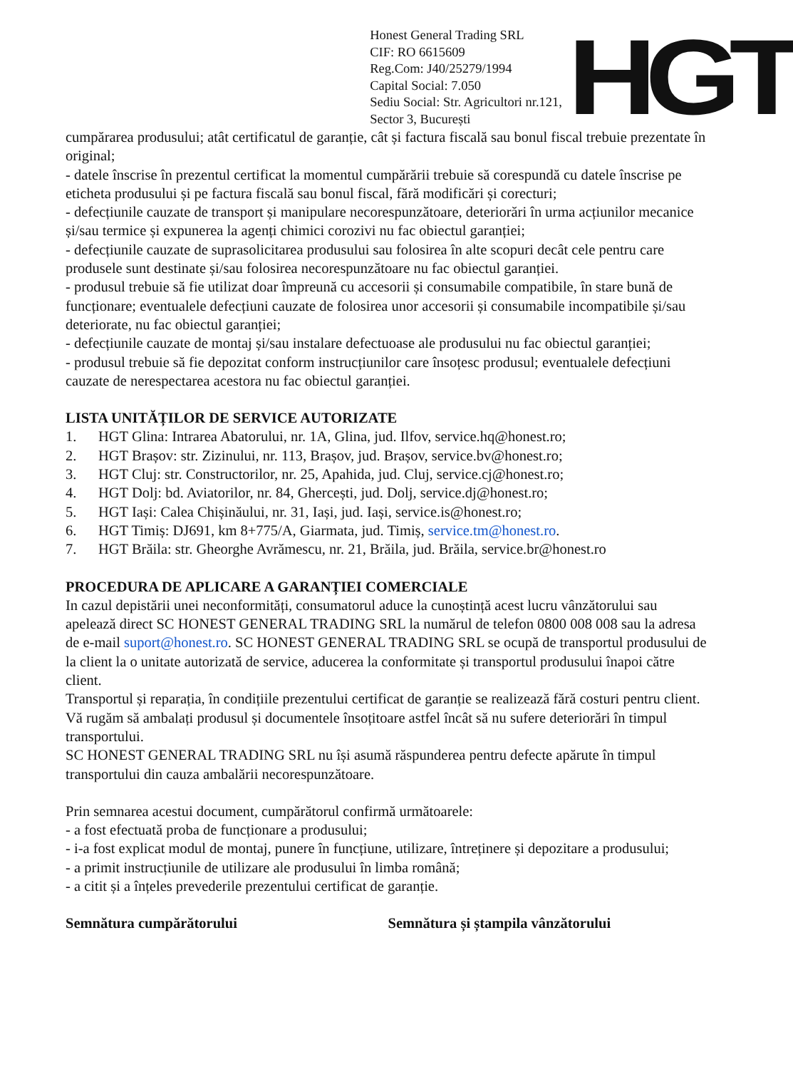Honest General Trading SRL
CIF: RO 6615609
Reg.Com: J40/25279/1994
Capital Social: 7.050
Sediu Social: Str. Agricultori nr.121,
Sector 3, București
HGT
cumpărarea produsului; atât certificatul de garanție, cât și factura fiscală sau bonul fiscal trebuie prezentate în original;
- datele înscrise în prezentul certificat la momentul cumpărării trebuie să corespundă cu datele înscrise pe eticheta produsului și pe factura fiscală sau bonul fiscal, fără modificări și corecturi;
- defecțiunile cauzate de transport și manipulare necorespunzătoare, deteriorări în urma acțiunilor mecanice și/sau termice și expunerea la agenți chimici corozivi nu fac obiectul garanției;
- defecțiunile cauzate de suprasolicitarea produsului sau folosirea în alte scopuri decât cele pentru care produsele sunt destinate și/sau folosirea necorespunzătoare nu fac obiectul garanției.
- produsul trebuie să fie utilizat doar împreună cu accesorii și consumabile compatibile, în stare bună de funcționare; eventualele defecțiuni cauzate de folosirea unor accesorii și consumabile incompatibile și/sau deteriorate, nu fac obiectul garanției;
- defecțiunile cauzate de montaj și/sau instalare defectuoase ale produsului nu fac obiectul garanției;
- produsul trebuie să fie depozitat conform instrucțiunilor care însoțesc produsul; eventualele defecțiuni cauzate de nerespectarea acestora nu fac obiectul garanției.
LISTA UNITĂȚILOR DE SERVICE AUTORIZATE
1. HGT Glina: Intrarea Abatorului, nr. 1A, Glina, jud. Ilfov, service.hq@honest.ro;
2. HGT Brașov: str. Zizinului, nr. 113, Brașov, jud. Brașov, service.bv@honest.ro;
3. HGT Cluj: str. Constructorilor, nr. 25, Apahida, jud. Cluj, service.cj@honest.ro;
4. HGT Dolj: bd. Aviatorilor, nr. 84, Ghercești, jud. Dolj, service.dj@honest.ro;
5. HGT Iași: Calea Chișinăului, nr. 31, Iași, jud. Iași, service.is@honest.ro;
6. HGT Timiș: DJ691, km 8+775/A, Giarmata, jud. Timiș, service.tm@honest.ro.
7. HGT Brăila: str. Gheorghe Avrămescu, nr. 21, Brăila, jud. Brăila, service.br@honest.ro
PROCEDURA DE APLICARE A GARANȚIEI COMERCIALE
In cazul depistării unei neconformități, consumatorul aduce la cunoștință acest lucru vânzătorului sau apelează direct SC HONEST GENERAL TRADING SRL la numărul de telefon 0800 008 008 sau la adresa de e-mail suport@honest.ro. SC HONEST GENERAL TRADING SRL se ocupă de transportul produsului de la client la o unitate autorizată de service, aducerea la conformitate și transportul produsului înapoi către client.
Transportul și reparația, în condițiile prezentului certificat de garanție se realizează fără costuri pentru client. Vă rugăm să ambalați produsul și documentele însoțitoare astfel încât să nu sufere deteriorări în timpul transportului.
SC HONEST GENERAL TRADING SRL nu își asumă răspunderea pentru defecte apărute în timpul transportului din cauza ambalării necorespunzătoare.
Prin semnarea acestui document, cumpărătorul confirmă următoarele:
- a fost efectuată proba de funcționare a produsului;
- i-a fost explicat modul de montaj, punere în funcțiune, utilizare, întreținere și depozitare a produsului;
- a primit instrucțiunile de utilizare ale produsului în limba română;
- a citit și a înțeles prevederile prezentului certificat de garanție.
Semnătura cumpărătorului Semnătura și ștampila vânzătorului